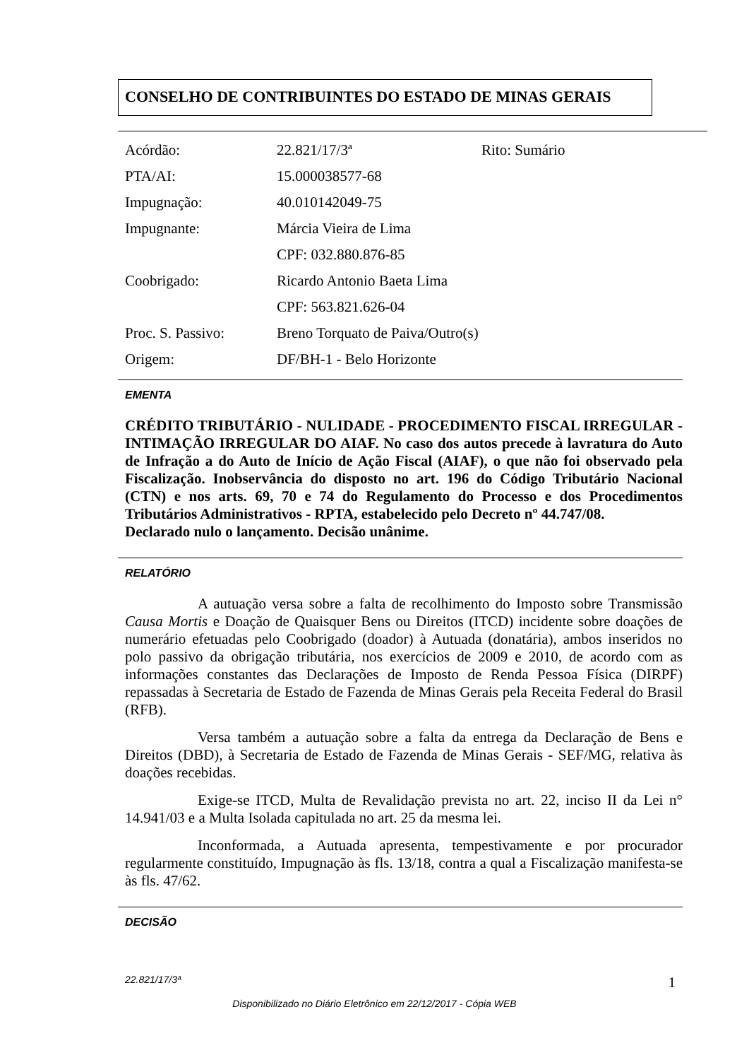CONSELHO DE CONTRIBUINTES DO ESTADO DE MINAS GERAIS
Acórdão: 22.821/17/3ª Rito: Sumário
PTA/AI: 15.000038577-68
Impugnação: 40.010142049-75
Impugnante: Márcia Vieira de Lima
CPF: 032.880.876-85
Coobrigado: Ricardo Antonio Baeta Lima
CPF: 563.821.626-04
Proc. S. Passivo: Breno Torquato de Paiva/Outro(s)
Origem: DF/BH-1 - Belo Horizonte
EMENTA
CRÉDITO TRIBUTÁRIO - NULIDADE - PROCEDIMENTO FISCAL IRREGULAR - INTIMAÇÃO IRREGULAR DO AIAF. No caso dos autos precede à lavratura do Auto de Infração a do Auto de Início de Ação Fiscal (AIAF), o que não foi observado pela Fiscalização. Inobservância do disposto no art. 196 do Código Tributário Nacional (CTN) e nos arts. 69, 70 e 74 do Regulamento do Processo e dos Procedimentos Tributários Administrativos - RPTA, estabelecido pelo Decreto nº 44.747/08.
Declarado nulo o lançamento. Decisão unânime.
RELATÓRIO
A autuação versa sobre a falta de recolhimento do Imposto sobre Transmissão Causa Mortis e Doação de Quaisquer Bens ou Direitos (ITCD) incidente sobre doações de numerário efetuadas pelo Coobrigado (doador) à Autuada (donatária), ambos inseridos no polo passivo da obrigação tributária, nos exercícios de 2009 e 2010, de acordo com as informações constantes das Declarações de Imposto de Renda Pessoa Física (DIRPF) repassadas à Secretaria de Estado de Fazenda de Minas Gerais pela Receita Federal do Brasil (RFB).
Versa também a autuação sobre a falta da entrega da Declaração de Bens e Direitos (DBD), à Secretaria de Estado de Fazenda de Minas Gerais - SEF/MG, relativa às doações recebidas.
Exige-se ITCD, Multa de Revalidação prevista no art. 22, inciso II da Lei n° 14.941/03 e a Multa Isolada capitulada no art. 25 da mesma lei.
Inconformada, a Autuada apresenta, tempestivamente e por procurador regularmente constituído, Impugnação às fls. 13/18, contra a qual a Fiscalização manifesta-se às fls. 47/62.
DECISÃO
22.821/17/3ª 1
Disponibilizado no Diário Eletrônico em 22/12/2017 - Cópia WEB